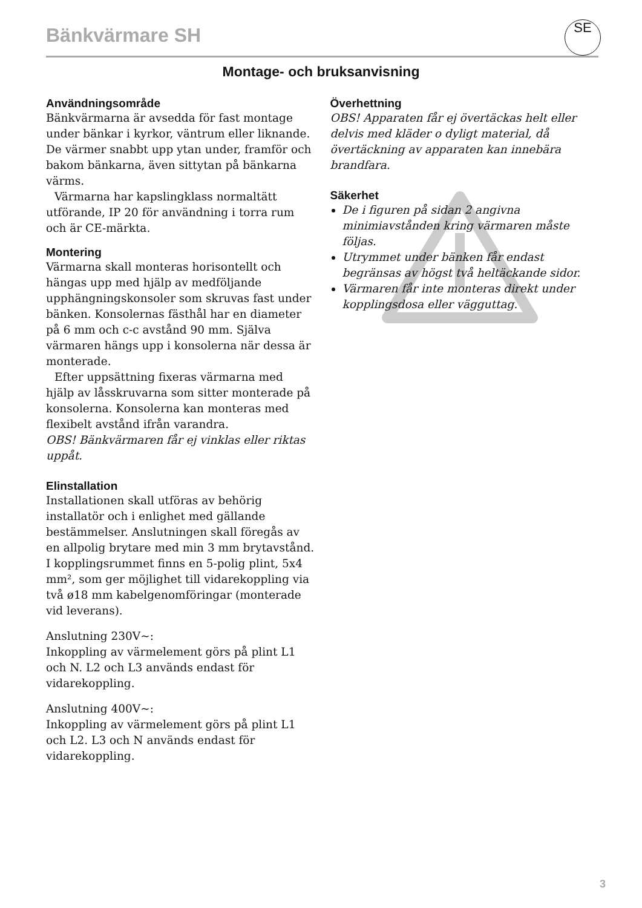Bänkvärmare SH
SE
Montage- och bruksanvisning
Användningsområde
Bänkvärmarna är avsedda för fast montage under bänkar i kyrkor, väntrum eller liknande. De värmer snabbt upp ytan under, framför och bakom bänkarna, även sittytan på bänkarna värms.
Värmarna har kapslingklass normaltätt utförande, IP 20 för användning i torra rum och är CE-märkta.
Montering
Värmarna skall monteras horisontellt och hängas upp med hjälp av medföljande upphängningskonsoler som skruvas fast under bänken. Konsolernas fästhål har en diameter på 6 mm och c-c avstånd 90 mm. Själva värmaren hängs upp i konsolerna när dessa är monterade.
Efter uppsättning fixeras värmarna med hjälp av låsskruvarna som sitter monterade på konsolerna. Konsolerna kan monteras med flexibelt avstånd ifrån varandra.
OBS! Bänkvärmaren får ej vinklas eller riktas uppåt.
Elinstallation
Installationen skall utföras av behörig installatör och i enlighet med gällande bestämmelser. Anslutningen skall föregås av en allpolig brytare med min 3 mm brytavstånd. I kopplingsrummet finns en 5-polig plint, 5x4 mm², som ger möjlighet till vidarekoppling via två ø18 mm kabelgenomföringar (monterade vid leverans).
Anslutning 230V~:
Inkoppling av värmelement görs på plint L1 och N. L2 och L3 används endast för vidarekoppling.
Anslutning 400V~:
Inkoppling av värmelement görs på plint L1 och L2. L3 och N används endast för vidarekoppling.
Överhettning
OBS! Apparaten får ej övertäckas helt eller delvis med kläder o dyligt material, då övertäckning av apparaten kan innebära brandfara.
Säkerhet
De i figuren på sidan 2 angivna minimiavstånden kring värmaren måste följas.
Utrymmet under bänken får endast begränsas av högst två heltäckande sidor.
Värmaren får inte monteras direkt under kopplingsdosa eller vägguttag.
3